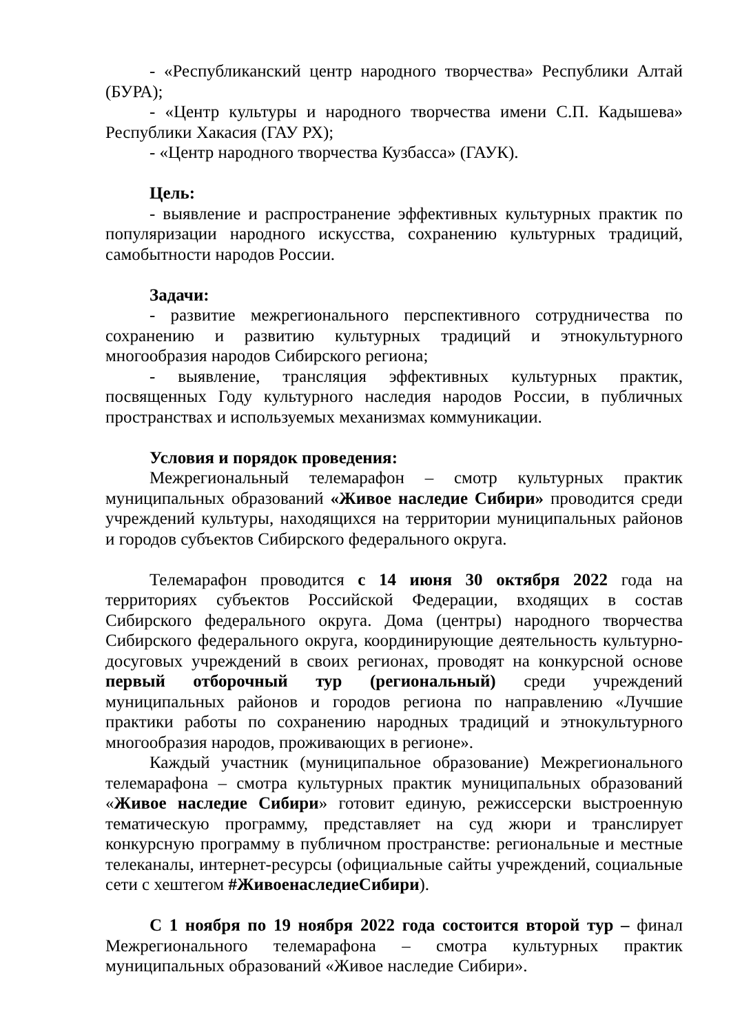- «Республиканский центр народного творчества» Республики Алтай (БУРА);
- «Центр культуры и народного творчества имени С.П. Кадышева» Республики Хакасия (ГАУ РХ);
- «Центр народного творчества Кузбасса» (ГАУК).
Цель:
- выявление и распространение эффективных культурных практик по популяризации народного искусства, сохранению культурных традиций, самобытности народов России.
Задачи:
- развитие межрегионального перспективного сотрудничества по сохранению и развитию культурных традиций и этнокультурного многообразия народов Сибирского региона;
- выявление, трансляция эффективных культурных практик, посвященных Году культурного наследия народов России, в публичных пространствах и используемых механизмах коммуникации.
Условия и порядок проведения:
Межрегиональный телемарафон – смотр культурных практик муниципальных образований «Живое наследие Сибири» проводится среди учреждений культуры, находящихся на территории муниципальных районов и городов субъектов Сибирского федерального округа.
Телемарафон проводится с 14 июня 30 октября 2022 года на территориях субъектов Российской Федерации, входящих в состав Сибирского федерального округа. Дома (центры) народного творчества Сибирского федерального округа, координирующие деятельность культурно-досуговых учреждений в своих регионах, проводят на конкурсной основе первый отборочный тур (региональный) среди учреждений муниципальных районов и городов региона по направлению «Лучшие практики работы по сохранению народных традиций и этнокультурного многообразия народов, проживающих в регионе».
Каждый участник (муниципальное образование) Межрегионального телемарафона – смотра культурных практик муниципальных образований «Живое наследие Сибири» готовит единую, режиссерски выстроенную тематическую программу, представляет на суд жюри и транслирует конкурсную программу в публичном пространстве: региональные и местные телеканалы, интернет-ресурсы (официальные сайты учреждений, социальные сети с хештегом #ЖивоенаследиеСибири).
С 1 ноября по 19 ноября 2022 года состоится второй тур – финал Межрегионального телемарафона – смотра культурных практик муниципальных образований «Живое наследие Сибири».